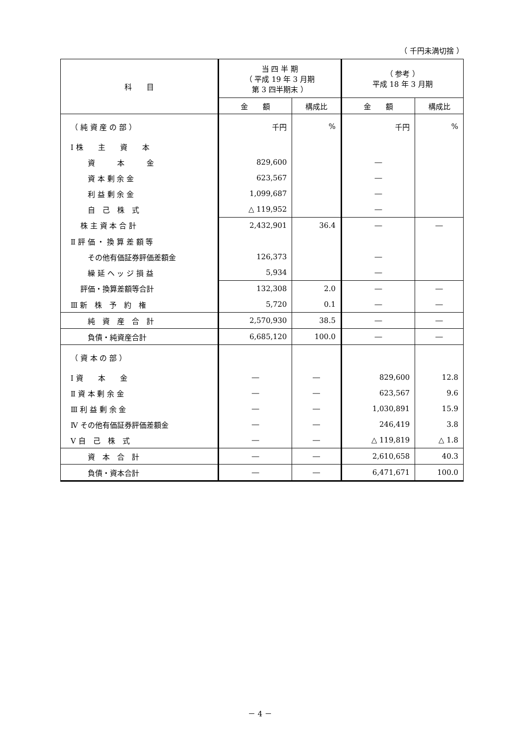（ 千円未満切捨 ）
| 科 目 | 当 四 半 期 （ 平成 19 年 3 月期 第 3 四半期末 ） | | （ 参考 ） 平成 18 年 3 月期 | |
| --- | --- | --- | --- | --- |
| | 金 額 | 構成比 | 金 額 | 構成比 |
| （ 純 資 産 の 部 ） | 千円 | % | 千円 | % |
| Ⅰ 株 主 資 本 | | | | |
| 資 本 金 | 829,600 | | ― | |
| 資 本 剰 余 金 | 623,567 | | ― | |
| 利 益 剰 余 金 | 1,099,687 | | ― | |
| 自 己 株 式 | △ 119,952 | | ― | |
| 株 主 資 本 合 計 | 2,432,901 | 36.4 | ― | ― |
| Ⅱ 評 価 ・ 換 算 差 額 等 | | | | |
| その他有価証券評価差額金 | 126,373 | | ― | |
| 繰 延 ヘ ッ ジ 損 益 | 5,934 | | ― | |
| 評価・換算差額等合計 | 132,308 | 2.0 | ― | ― |
| Ⅲ 新 株 予 約 権 | 5,720 | 0.1 | ― | ― |
| 純 資 産 合 計 | 2,570,930 | 38.5 | ― | ― |
| 負債・純資産合計 | 6,685,120 | 100.0 | ― | ― |
| （ 資 本 の 部 ） | | | | |
| Ⅰ 資 本 金 | ― | ― | 829,600 | 12.8 |
| Ⅱ 資 本 剰 余 金 | ― | ― | 623,567 | 9.6 |
| Ⅲ 利 益 剰 余 金 | ― | ― | 1,030,891 | 15.9 |
| Ⅳ その他有価証券評価差額金 | ― | ― | 246,419 | 3.8 |
| Ⅴ 自 己 株 式 | ― | ― | △ 119,819 | △ 1.8 |
| 資 本 合 計 | ― | ― | 2,610,658 | 40.3 |
| 負債・資本合計 | ― | ― | 6,471,671 | 100.0 |
－ 4 －